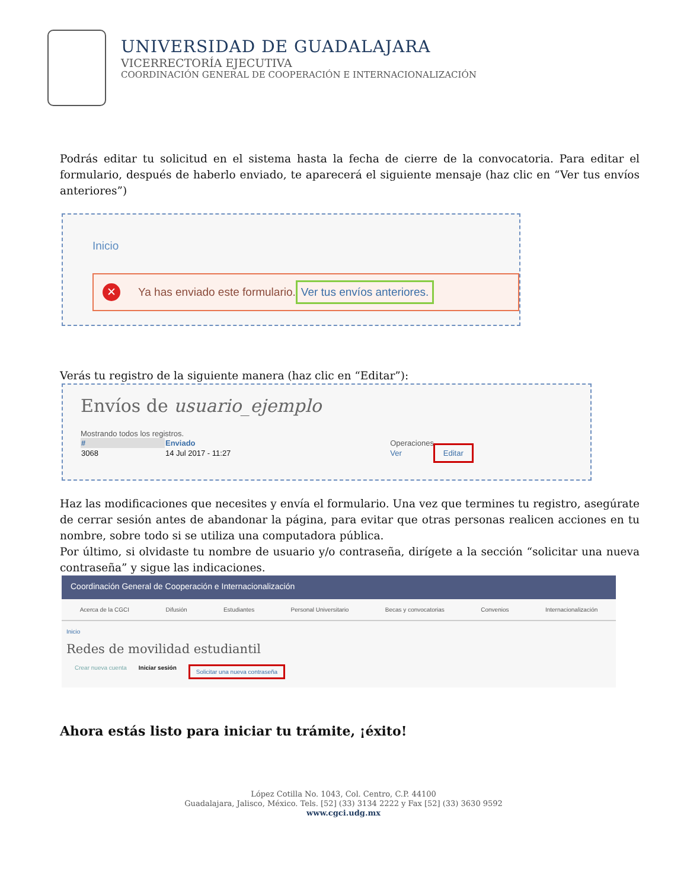UNIVERSIDAD DE GUADALAJARA
VICERRECTORÍA EJECUTIVA
COORDINACIÓN GENERAL DE COOPERACIÓN E INTERNACIONALIZACIÓN
Podrás editar tu solicitud en el sistema hasta la fecha de cierre de la convocatoria. Para editar el formulario, después de haberlo enviado, te aparecerá el siguiente mensaje (haz clic en “Ver tus envíos anteriores”)
Inicio
✕ Ya has enviado este formulario. Ver tus envíos anteriores.
Verás tu registro de la siguiente manera (haz clic en “Editar”):
Envíos de usuario_ejemplo
Mostrando todos los registros.
| # | Enviado | Operaciones | |
| --- | --- | --- | --- |
| 3068 | 14 Jul 2017 - 11:27 | Ver | Editar |
Haz las modificaciones que necesites y envía el formulario. Una vez que termines tu registro, asegúrate de cerrar sesión antes de abandonar la página, para evitar que otras personas realicen acciones en tu nombre, sobre todo si se utiliza una computadora pública.
Por último, si olvidaste tu nombre de usuario y/o contraseña, dirígete a la sección “solicitar una nueva contraseña” y sigue las indicaciones.
Coordinación General de Cooperación e Internacionalización
Acerca de la CGCI Difusión Estudiantes Personal Universitario Becas y convocatorias Convenios Internacionalización
Inicio
Redes de movilidad estudiantil
Crear nueva cuenta Iniciar sesión Solicitar una nueva contraseña
Ahora estás listo para iniciar tu trámite, ¡éxito!
López Cotilla No. 1043, Col. Centro, C.P. 44100
Guadalajara, Jalisco, México. Tels. [52] (33) 3134 2222 y Fax [52] (33) 3630 9592
www.cgci.udg.mx